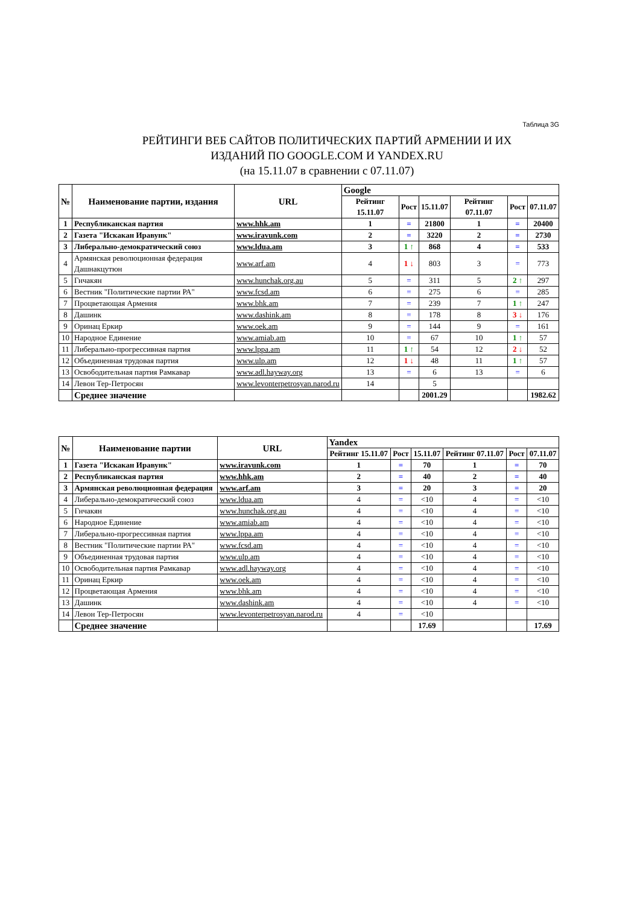Таблица 3G
РЕЙТИНГИ ВЕБ САЙТОВ ПОЛИТИЧЕСКИХ ПАРТИЙ АРМЕНИИ И ИХ
ИЗДАНИЙ ПО GOOGLE.COM И YANDEX.RU
(на 15.11.07 в сравнении с 07.11.07)
| № | Наименование партии, издания | URL | Google | | | | | |
| --- | --- | --- | --- | --- | --- | --- | --- | --- |
| | | | Рейтинг 15.11.07 | Рост | 15.11.07 | Рейтинг 07.11.07 | Рост | 07.11.07 |
| 1 | Республиканская партия | www.hhk.am | 1 | = | 21800 | 1 | = | 20400 |
| 2 | Газета "Искакан Иравунк" | www.iravunk.com | 2 | = | 3220 | 2 | = | 2730 |
| 3 | Либерально-демократический союз | www.ldua.am | 3 | 1 ↑ | 868 | 4 | = | 533 |
| 4 | Армянская революционная федерация Дашнакцутюн | www.arf.am | 4 | 1 ↓ | 803 | 3 | = | 773 |
| 5 | Гнчакян | www.hunchak.org.au | 5 | = | 311 | 5 | 2 ↑ | 297 |
| 6 | Вестник "Политические партии РА" | www.fcsd.am | 6 | = | 275 | 6 | = | 285 |
| 7 | Процветающая Армения | www.bhk.am | 7 | = | 239 | 7 | 1 ↑ | 247 |
| 8 | Дашинк | www.dashink.am | 8 | = | 178 | 8 | 3 ↓ | 176 |
| 9 | Оринац Еркир | www.oek.am | 9 | = | 144 | 9 | = | 161 |
| 10 | Народное Единение | www.amiab.am | 10 | = | 67 | 10 | 1 ↑ | 57 |
| 11 | Либерально-прогрессивная партия | www.lppa.am | 11 | 1 ↑ | 54 | 12 | 2 ↓ | 52 |
| 12 | Объединенная трудовая партия | www.ulp.am | 12 | 1 ↓ | 48 | 11 | 1 ↑ | 57 |
| 13 | Освободительная партия Рамкавар | www.adl.hayway.org | 13 | = | 6 | 13 | = | 6 |
| 14 | Левон Тер-Петросян | www.levonterpetrosyan.narod.ru | 14 | | 5 | | | |
| | Среднее значение | | | | 2001.29 | | | 1982.62 |
| № | Наименование партии | URL | Yandex | | | | | |
| --- | --- | --- | --- | --- | --- | --- | --- | --- |
| | | | Рейтинг 15.11.07 | Рост | 15.11.07 | Рейтинг 07.11.07 | Рост | 07.11.07 |
| 1 | Газета "Искакан Иравунк" | www.iravunk.com | 1 | = | 70 | 1 | = | 70 |
| 2 | Республиканская партия | www.hhk.am | 2 | = | 40 | 2 | = | 40 |
| 3 | Армянская революционная федерация | www.arf.am | 3 | = | 20 | 3 | = | 20 |
| 4 | Либерально-демократический союз | www.ldua.am | 4 | = | <10 | 4 | = | <10 |
| 5 | Гнчакян | www.hunchak.org.au | 4 | = | <10 | 4 | = | <10 |
| 6 | Народное Единение | www.amiab.am | 4 | = | <10 | 4 | = | <10 |
| 7 | Либерально-прогрессивная партия | www.lppa.am | 4 | = | <10 | 4 | = | <10 |
| 8 | Вестник "Политические партии РА" | www.fcsd.am | 4 | = | <10 | 4 | = | <10 |
| 9 | Объединенная трудовая партия | www.ulp.am | 4 | = | <10 | 4 | = | <10 |
| 10 | Освободительная партия Рамкавар | www.adl.hayway.org | 4 | = | <10 | 4 | = | <10 |
| 11 | Оринац Еркир | www.oek.am | 4 | = | <10 | 4 | = | <10 |
| 12 | Процветающая Армения | www.bhk.am | 4 | = | <10 | 4 | = | <10 |
| 13 | Дашинк | www.dashink.am | 4 | = | <10 | 4 | = | <10 |
| 14 | Левон Тер-Петросян | www.levonterpetrosyan.narod.ru | 4 | = | <10 | | | |
| | Среднее значение | | | | 17.69 | | | 17.69 |